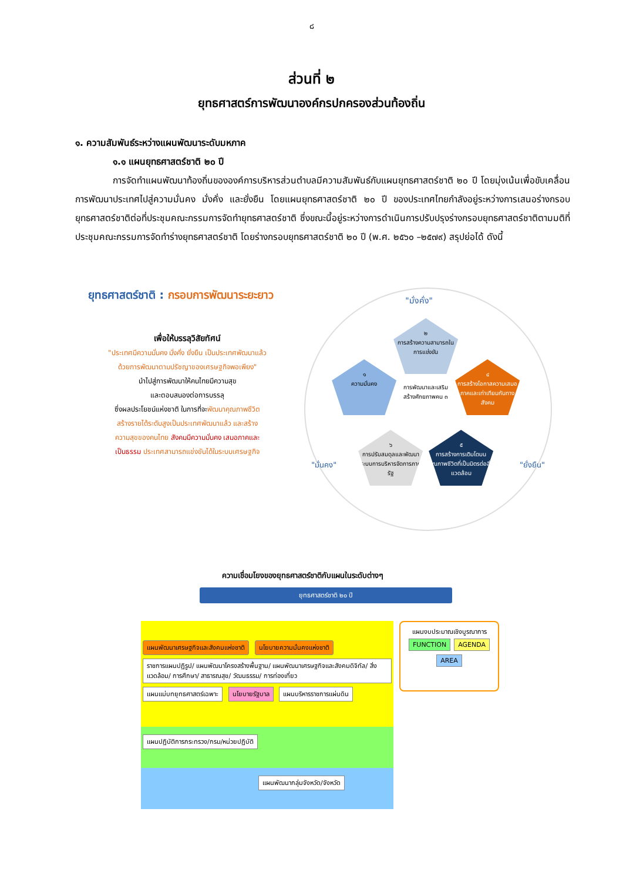๘
ส่วนที่ ๒
ยุทธศาสตร์การพัฒนาองค์กรปกครองส่วนท้องถิ่น
๑. ความสัมพันธ์ระหว่างแผนพัฒนาระดับมหภาค
๑.๑ แผนยุทธศาสตร์ชาติ ๒๐ ปี
การจัดทำแผนพัฒนาท้องถิ่นขององค์การบริหารส่วนตำบลมีความสัมพันธ์กับแผนยุทธศาสตร์ชาติ ๒๐ ปี โดยมุ่งเน้นเพื่อขับเคลื่อนการพัฒนาประเทศไปสู่ความมั่นคง มั่งคั่ง และยั่งยืน โดยแผนยุทธศาสตร์ชาติ ๒๐ ปี ของประเทศไทยกำลังอยู่ระหว่างการเสนอร่างกรอบยุทธศาสตร์ชาติต่อที่ประชุมคณะกรรมการจัดทำยุทธศาสตร์ชาติ ซึ่งขณะนี้อยู่ระหว่างการดำเนินการปรับปรุงร่างกรอบยุทธศาสตร์ชาติตามมติที่ประชุมคณะกรรมการจัดทำร่างยุทธศาสตร์ชาติ โดยร่างกรอบยุทธศาสตร์ชาติ ๒๐ ปี (พ.ศ. ๒๕๖๐ –๒๕๗๙) สรุปย่อได้ ดังนี้
ยุทธศาสตร์ชาติ : กรอบการพัฒนาระยะยาว
เพื่อให้บรรลุวิสัยทัศน์
"ประเทศมีความมั่นคง มั่งคั่ง ยั่งยืน เป็นประเทศพัฒนาแล้ว
ด้วยการพัฒนาตามปรัชญาของเศรษฐกิจพอเพียง"
นำไปสู่การพัฒนาให้คนไทยมีความสุข
และตอบสนองต่อการบรรลุ
ซึ่งผลประโยชน์แห่งชาติ ในการที่จะพัฒนาคุณภาพชีวิต
สร้างรายได้ระดับสูงเป็นประเทศพัฒนาแล้ว และสร้าง
ความสุขของคนไทย สังคมมีความมั่นคง เสมอภาคและ
เป็นธรรม ประเทศสามารถแข่งขันได้ในระบบเศรษฐกิจ
"มั่งคั่ง"
๒
การสร้างความสามารถในการแข่งขัน
๑
ความมั่นคง
๔
การสร้างโอกาสความเสมอภาคและเท่าเทียมกันทางสังคม
การพัฒนาและเสริมสร้างศักยภาพคน ๓
๖
การปรับสมดุลและพัฒนาระบบการบริหารจัดการภาครัฐ
๕
การสร้างการเติบโตบนคุณภาพชีวิตที่เป็นมิตรต่อสิ่งแวดล้อม
"มั่นคง" "ยั่งยืน"
ความเชื่อมโยงของยุทธศาสตร์ชาติกับแผนในระดับต่างๆ
ยุทธศาสตร์ชาติ ๒๐ ปี
แผนพัฒนาเศรษฐกิจและสังคมแห่งชาติ นโยบายความมั่นคงแห่งชาติ
ราชการแผนปฏิรูป/ แผนพัฒนาโครงสร้างพื้นฐาน/ แผนพัฒนาเศรษฐกิจและสังคมดิจิทัล/ สิ่งแวดล้อม/ การศึกษา/ สาธารณสุข/ วัฒนธรรม/ การท่องเที่ยว แผนแม่บทยุทธศาสตร์เฉพาะ นโยบายรัฐบาล แผนบริหารราชการแผ่นดิน
แผนงบประมาณเชิงบูรณาการ
FUNCTION AGENDA AREA
แผนปฏิบัติการกระทรวง/กรม/หน่วยปฏิบัติ
แผนพัฒนากลุ่มจังหวัด/จังหวัด